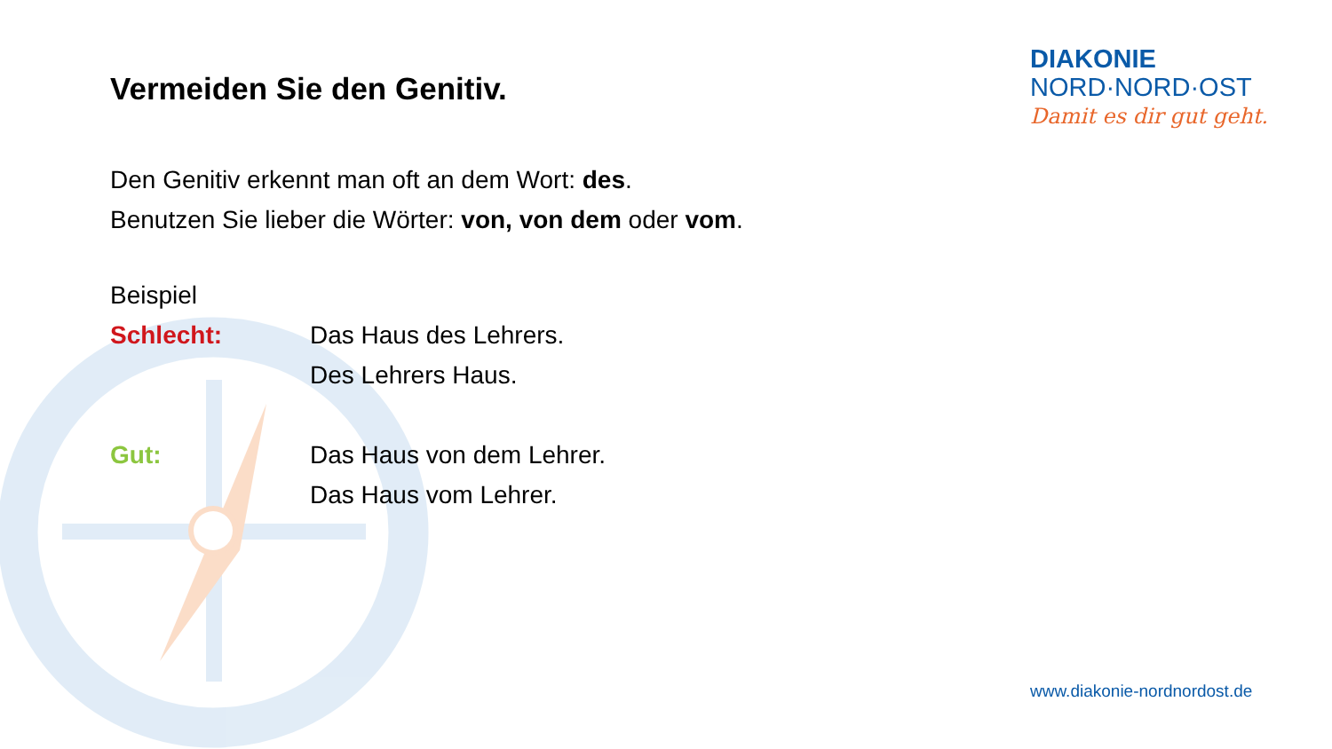DIAKONIE
NORD·NORD·OST
Damit es dir gut geht.
Vermeiden Sie den Genitiv.
Den Genitiv erkennt man oft an dem Wort: des.
Benutzen Sie lieber die Wörter: von, von dem oder vom.
Beispiel
Schlecht: Das Haus des Lehrers.
Des Lehrers Haus.
Gut: Das Haus von dem Lehrer.
Das Haus vom Lehrer.
www.diakonie-nordnordost.de